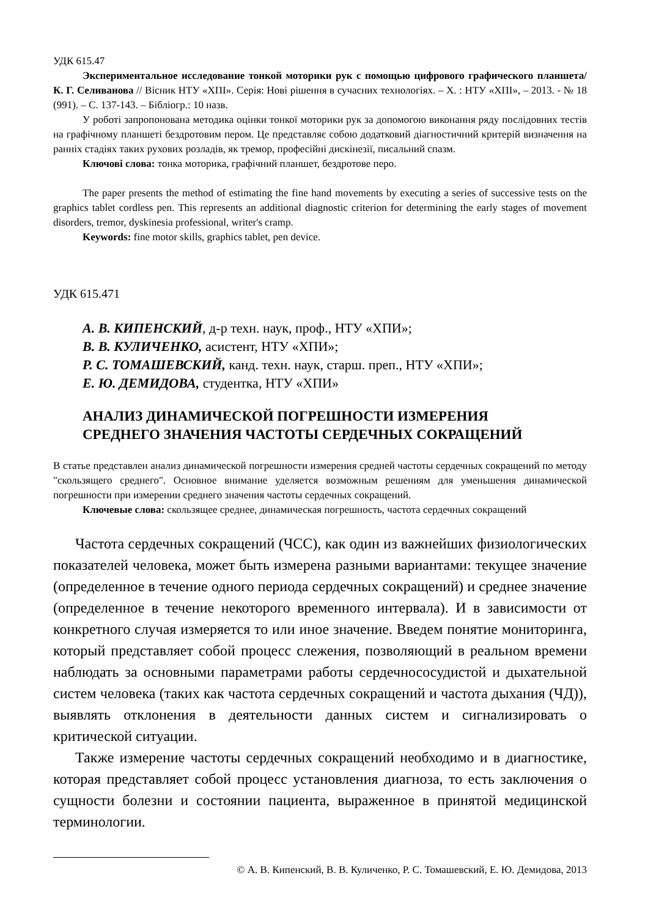УДК 615.47
Экспериментальное исследование тонкой моторики рук с помощью цифрового графического планшета/ К. Г. Селиванова // Вісник НТУ «ХПІ». Серія: Нові рішення в сучасних технологіях. – Х. : НТУ «ХПІ», – 2013. - № 18 (991). – С. 137-143. – Бібліогр.: 10 назв.
У роботі запропонована методика оцінки тонкої моторики рук за допомогою виконання ряду послідовних тестів на графічному планшеті бездротовим пером. Це представляє собою додатковий діагностичний критерій визначення на ранніх стадіях таких рухових розладів, як тремор, професійні дискінезії, писальний спазм.
Ключові слова: тонка моторика, графічний планшет, бездротове перо.
The paper presents the method of estimating the fine hand movements by executing a series of successive tests on the graphics tablet cordless pen. This represents an additional diagnostic criterion for determining the early stages of movement disorders, tremor, dyskinesia professional, writer's cramp.
Keywords: fine motor skills, graphics tablet, pen device.
УДК 615.471
А. В. КИПЕНСКИЙ, д-р техн. наук, проф., НТУ «ХПИ»;
В. В. КУЛИЧЕНКО, асистент, НТУ «ХПИ»;
Р. С. ТОМАШЕВСКИЙ, канд. техн. наук, старш. преп., НТУ «ХПИ»;
Е. Ю. ДЕМИДОВА, студентка, НТУ «ХПИ»
АНАЛИЗ ДИНАМИЧЕСКОЙ ПОГРЕШНОСТИ ИЗМЕРЕНИЯ
СРЕДНЕГО ЗНАЧЕНИЯ ЧАСТОТЫ СЕРДЕЧНЫХ СОКРАЩЕНИЙ
В статье представлен анализ динамической погрешности измерения средней частоты сердечных сокращений по методу "скользящего среднего". Основное внимание уделяется возможным решениям для уменьшения динамической погрешности при измерении среднего значения частоты сердечных сокращений.
Ключевые слова: скользящее среднее, динамическая погрешность, частота сердечных сокращений
Частота сердечных сокращений (ЧСС), как один из важнейших физиологических показателей человека, может быть измерена разными вариантами: текущее значение (определенное в течение одного периода сердечных сокращений) и среднее значение (определенное в течение некоторого временного интервала). И в зависимости от конкретного случая измеряется то или иное значение. Введем понятие мониторинга, который представляет собой процесс слежения, позволяющий в реальном времени наблюдать за основными параметрами работы сердечнососудистой и дыхательной систем человека (таких как частота сердечных сокращений и частота дыхания (ЧД)), выявлять отклонения в деятельности данных систем и сигнализировать о критической ситуации.
Также измерение частоты сердечных сокращений необходимо и в диагностике, которая представляет собой процесс установления диагноза, то есть заключения о сущности болезни и состоянии пациента, выраженное в принятой медицинской терминологии.
© А. В. Кипенский, В. В. Куличенко, Р. С. Томашевский, Е. Ю. Демидова, 2013